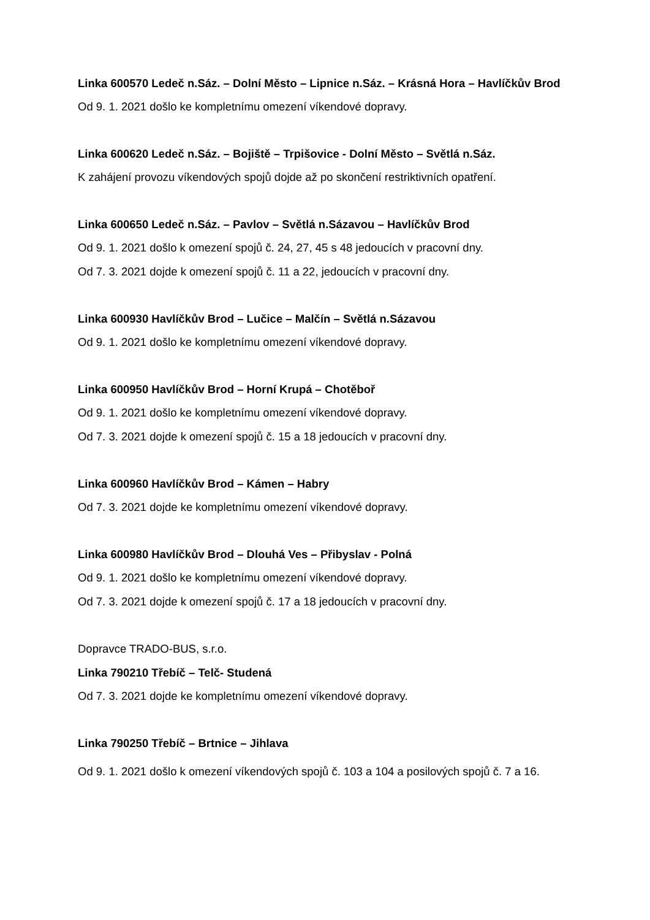Linka 600570 Ledeč n.Sáz. – Dolní Město – Lipnice n.Sáz. – Krásná Hora – Havlíčkův Brod
Od 9. 1. 2021 došlo ke kompletnímu omezení víkendové dopravy.
Linka 600620 Ledeč n.Sáz. – Bojiště – Trpišovice - Dolní Město – Světlá n.Sáz.
K zahájení provozu víkendových spojů dojde až po skončení restriktivních opatření.
Linka 600650 Ledeč n.Sáz. – Pavlov – Světlá n.Sázavou – Havlíčkův Brod
Od 9. 1. 2021 došlo k omezení spojů č. 24, 27, 45 s 48 jedoucích v pracovní dny.
Od 7. 3. 2021 dojde k omezení spojů č. 11 a 22, jedoucích v pracovní dny.
Linka 600930 Havlíčkův Brod – Lučice – Malčín – Světlá n.Sázavou
Od 9. 1. 2021 došlo ke kompletnímu omezení víkendové dopravy.
Linka 600950 Havlíčkův Brod – Horní Krupá – Chotěboř
Od 9. 1. 2021 došlo ke kompletnímu omezení víkendové dopravy.
Od 7. 3. 2021 dojde k omezení spojů č. 15 a 18 jedoucích v pracovní dny.
Linka 600960 Havlíčkův Brod – Kámen – Habry
Od 7. 3. 2021 dojde ke kompletnímu omezení víkendové dopravy.
Linka 600980 Havlíčkův Brod – Dlouhá Ves – Přibyslav - Polná
Od 9. 1. 2021 došlo ke kompletnímu omezení víkendové dopravy.
Od 7. 3. 2021 dojde k omezení spojů č. 17 a 18 jedoucích v pracovní dny.
Dopravce TRADO-BUS, s.r.o.
Linka 790210 Třebíč – Telč- Studená
Od 7. 3. 2021 dojde ke kompletnímu omezení víkendové dopravy.
Linka 790250 Třebíč – Brtnice – Jihlava
Od 9. 1. 2021 došlo k omezení víkendových spojů č. 103 a 104 a posilových spojů č. 7 a 16.